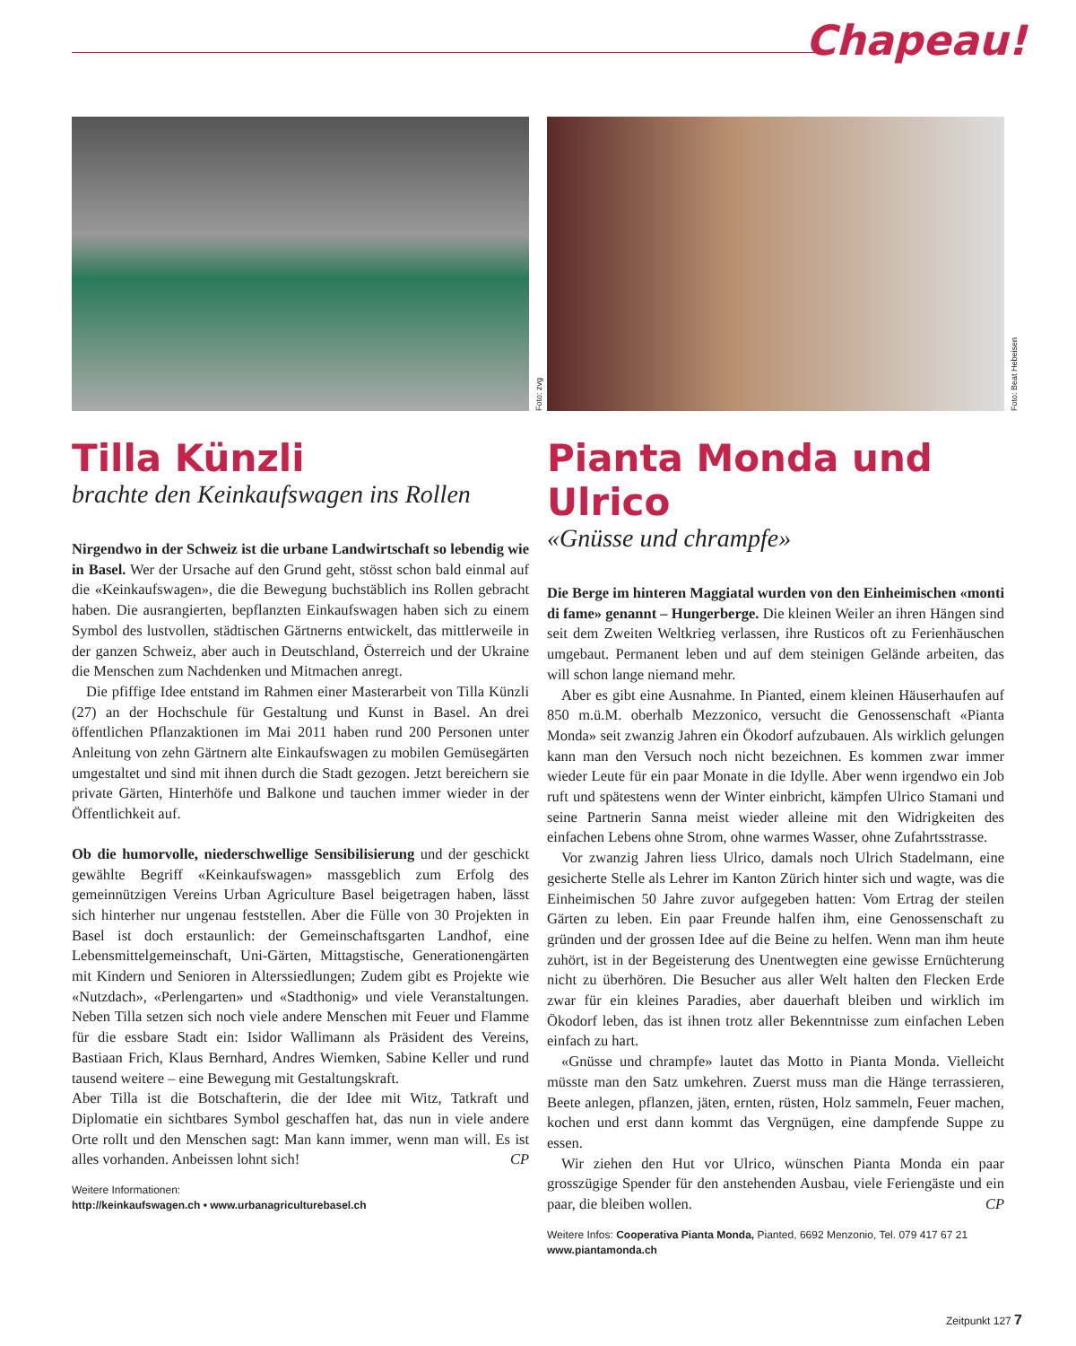Chapeau!
Foto: zvg
Tilla Künzli
brachte den Keinkaufswagen ins Rollen
Nirgendwo in der Schweiz ist die urbane Landwirtschaft so lebendig wie in Basel. Wer der Ursache auf den Grund geht, stösst schon bald einmal auf die «Keinkaufswagen», die die Bewegung buchstäblich ins Rollen gebracht haben. Die ausrangierten, bepflanzten Einkaufswagen haben sich zu einem Symbol des lustvollen, städtischen Gärtnerns entwickelt, das mittlerweile in der ganzen Schweiz, aber auch in Deutschland, Österreich und der Ukraine die Menschen zum Nachdenken und Mitmachen anregt.
Die pfiffige Idee entstand im Rahmen einer Masterarbeit von Tilla Künzli (27) an der Hochschule für Gestaltung und Kunst in Basel. An drei öffentlichen Pflanzaktionen im Mai 2011 haben rund 200 Personen unter Anleitung von zehn Gärtnern alte Einkaufswagen zu mobilen Gemüsegärten umgestaltet und sind mit ihnen durch die Stadt gezogen. Jetzt bereichern sie private Gärten, Hinterhöfe und Balkone und tauchen immer wieder in der Öffentlichkeit auf.
Ob die humorvolle, niederschwellige Sensibilisierung und der geschickt gewählte Begriff «Keinkaufswagen» massgeblich zum Erfolg des gemeinnützigen Vereins Urban Agriculture Basel beigetragen haben, lässt sich hinterher nur ungenau feststellen. Aber die Fülle von 30 Projekten in Basel ist doch erstaunlich: der Gemeinschaftsgarten Landhof, eine Lebensmittelgemeinschaft, Uni-Gärten, Mittagstische, Generationengärten mit Kindern und Senioren in Alterssiedlungen; Zudem gibt es Projekte wie «Nutzdach», «Perlengarten» und «Stadthonig» und viele Veranstaltungen. Neben Tilla setzen sich noch viele andere Menschen mit Feuer und Flamme für die essbare Stadt ein: Isidor Wallimann als Präsident des Vereins, Bastiaan Frich, Klaus Bernhard, Andres Wiemken, Sabine Keller und rund tausend weitere – eine Bewegung mit Gestaltungskraft.
Aber Tilla ist die Botschafterin, die der Idee mit Witz, Tatkraft und Diplomatie ein sichtbares Symbol geschaffen hat, das nun in viele andere Orte rollt und den Menschen sagt: Man kann immer, wenn man will. Es ist alles vorhanden. Anbeissen lohnt sich! CP
Weitere Informationen:
http://keinkaufswagen.ch • www.urbanagriculturebasel.ch
Foto: Beat Hebeisen
Pianta Monda und Ulrico
«Gnüsse und chrampfe»
Die Berge im hinteren Maggiatal wurden von den Einheimischen «monti di fame» genannt – Hungerberge. Die kleinen Weiler an ihren Hängen sind seit dem Zweiten Weltkrieg verlassen, ihre Rusticos oft zu Ferienhäuschen umgebaut. Permanent leben und auf dem steinigen Gelände arbeiten, das will schon lange niemand mehr.
Aber es gibt eine Ausnahme. In Pianted, einem kleinen Häuserhaufen auf 850 m.ü.M. oberhalb Mezzonico, versucht die Genossenschaft «Pianta Monda» seit zwanzig Jahren ein Ökodorf aufzubauen. Als wirklich gelungen kann man den Versuch noch nicht bezeichnen. Es kommen zwar immer wieder Leute für ein paar Monate in die Idylle. Aber wenn irgendwo ein Job ruft und spätestens wenn der Winter einbricht, kämpfen Ulrico Stamani und seine Partnerin Sanna meist wieder alleine mit den Widrigkeiten des einfachen Lebens ohne Strom, ohne warmes Wasser, ohne Zufahrtsstrasse.
Vor zwanzig Jahren liess Ulrico, damals noch Ulrich Stadelmann, eine gesicherte Stelle als Lehrer im Kanton Zürich hinter sich und wagte, was die Einheimischen 50 Jahre zuvor aufgegeben hatten: Vom Ertrag der steilen Gärten zu leben. Ein paar Freunde halfen ihm, eine Genossenschaft zu gründen und der grossen Idee auf die Beine zu helfen. Wenn man ihm heute zuhört, ist in der Begeisterung des Unentwegten eine gewisse Ernüchterung nicht zu überhören. Die Besucher aus aller Welt halten den Flecken Erde zwar für ein kleines Paradies, aber dauerhaft bleiben und wirklich im Ökodorf leben, das ist ihnen trotz aller Bekenntnisse zum einfachen Leben einfach zu hart.
«Gnüsse und chrampfe» lautet das Motto in Pianta Monda. Vielleicht müsste man den Satz umkehren. Zuerst muss man die Hänge terrassieren, Beete anlegen, pflanzen, jäten, ernten, rüsten, Holz sammeln, Feuer machen, kochen und erst dann kommt das Vergnügen, eine dampfende Suppe zu essen.
Wir ziehen den Hut vor Ulrico, wünschen Pianta Monda ein paar grosszügige Spender für den anstehenden Ausbau, viele Feriengäste und ein paar, die bleiben wollen. CP
Weitere Infos: Cooperativa Pianta Monda, Pianted, 6692 Menzonio, Tel. 079 417 67 21
www.piantamonda.ch
Zeitpunkt 127 7